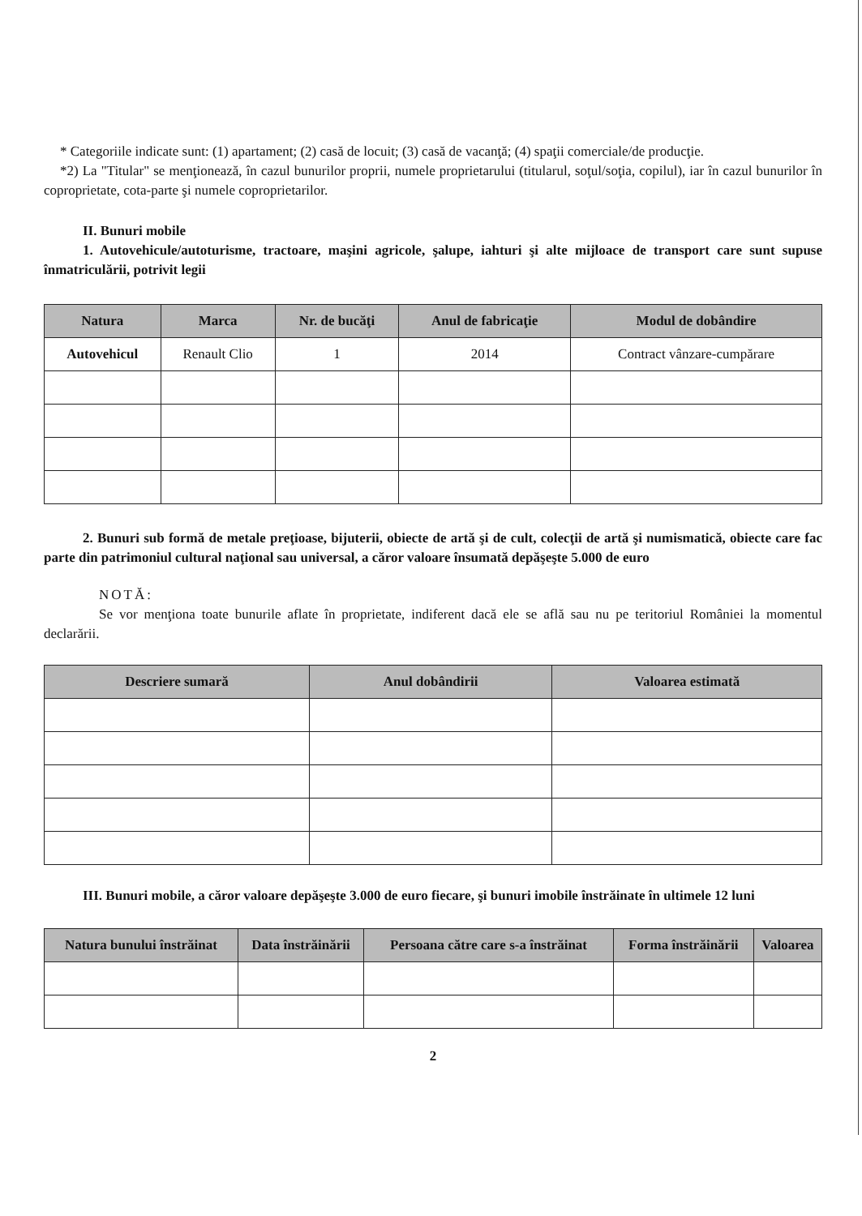* Categoriile indicate sunt: (1) apartament; (2) casă de locuit; (3) casă de vacanţă; (4) spaţii comerciale/de producţie.
*2) La "Titular" se menţionează, în cazul bunurilor proprii, numele proprietarului (titularul, soţul/soţia, copilul), iar în cazul bunurilor în coproprietate, cota-parte şi numele coproprietarilor.
II. Bunuri mobile
1. Autovehicule/autoturisme, tractoare, maşini agricole, şalupe, iahturi şi alte mijloace de transport care sunt supuse înmatriculării, potrivit legii
| Natura | Marca | Nr. de bucăţi | Anul de fabricaţie | Modul de dobândire |
| --- | --- | --- | --- | --- |
| Autovehicul | Renault Clio | 1 | 2014 | Contract vânzare-cumpărare |
2. Bunuri sub formă de metale preţioase, bijuterii, obiecte de artă şi de cult, colecţii de artă şi numismatică, obiecte care fac parte din patrimoniul cultural naţional sau universal, a căror valoare însumată depăşeşte 5.000 de euro
NOTĂ:
Se vor menţiona toate bunurile aflate în proprietate, indiferent dacă ele se află sau nu pe teritoriul României la momentul declarării.
| Descriere sumară | Anul dobândirii | Valoarea estimată |
| --- | --- | --- |
III. Bunuri mobile, a căror valoare depăşeşte 3.000 de euro fiecare, şi bunuri imobile înstrăinate în ultimele 12 luni
| Natura bunului înstrăinat | Data înstrăinării | Persoana către care s-a înstrăinat | Forma înstrăinării | Valoarea |
| --- | --- | --- | --- | --- |
2